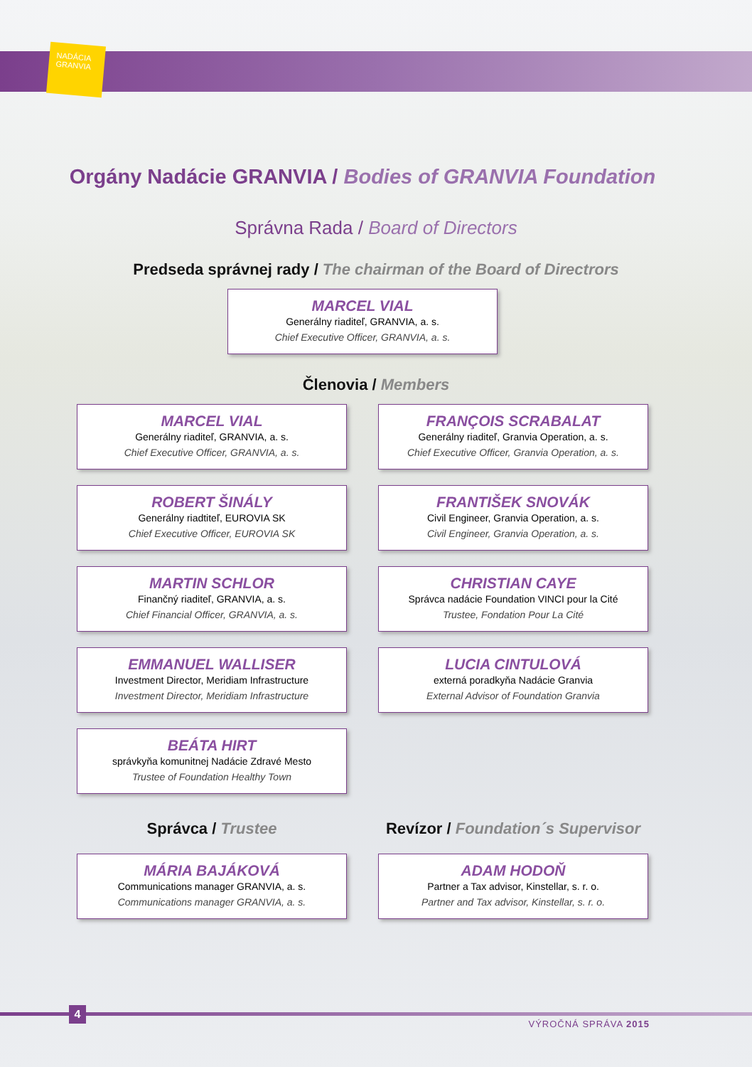NADÁCIA
GRANVIA
Orgány Nadácie GRANVIA / Bodies of GRANVIA Foundation
Správna Rada / Board of Directors
Predseda správnej rady / The chairman of the Board of Directrors
MARCEL VIAL
Generálny riaditeľ, GRANVIA, a. s.
Chief Executive Officer, GRANVIA, a. s.
Členovia / Members
MARCEL VIAL
Generálny riaditeľ, GRANVIA, a. s.
Chief Executive Officer, GRANVIA, a. s.
FRANÇOIS SCRABALAT
Generálny riaditeľ, Granvia Operation, a. s.
Chief Executive Officer, Granvia Operation, a. s.
ROBERT ŠINÁLY
Generálny riadtiteľ, EUROVIA SK
Chief Executive Officer, EUROVIA SK
FRANTIŠEK SNOVÁK
Civil Engineer, Granvia Operation, a. s.
Civil Engineer, Granvia Operation, a. s.
MARTIN SCHLOR
Finančný riaditeľ, GRANVIA, a. s.
Chief Financial Officer, GRANVIA, a. s.
CHRISTIAN CAYE
Správca nadácie Foundation VINCI pour la Cité
Trustee, Fondation Pour La Cité
EMMANUEL WALLISER
Investment Director, Meridiam Infrastructure
Investment Director, Meridiam Infrastructure
LUCIA CINTULOVÁ
externá poradkyňa Nadácie Granvia
External Advisor of Foundation Granvia
BEÁTA HIRT
správkyňa komunitnej Nadácie Zdravé Mesto
Trustee of Foundation Healthy Town
Správca / Trustee
Revízor / Foundation´s Supervisor
MÁRIA BAJÁKOVÁ
Communications manager GRANVIA, a. s.
Communications manager GRANVIA, a. s.
ADAM HODOŇ
Partner a Tax advisor, Kinstellar, s. r. o.
Partner and Tax advisor, Kinstellar, s. r. o.
4
VÝROČNÁ SPRÁVA 2015